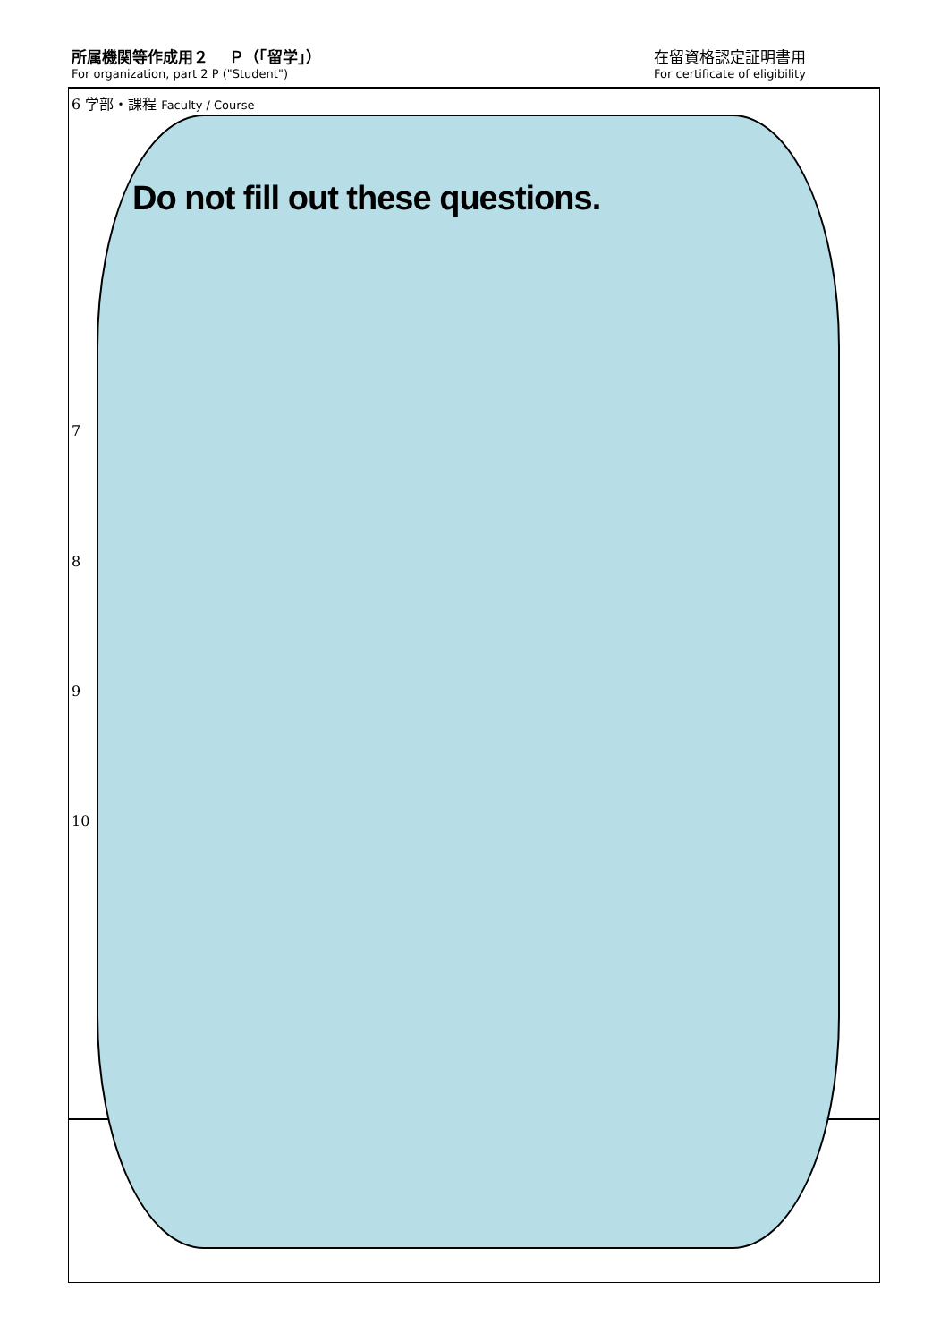所属機関等作成用２　 Ｐ（「留学」）
For organization, part 2 P ("Student")
在留資格認定証明書用
For certificate of eligibility
6 学部・課程 Faculty / Course
7
8
9
10
Do not fill out these questions.